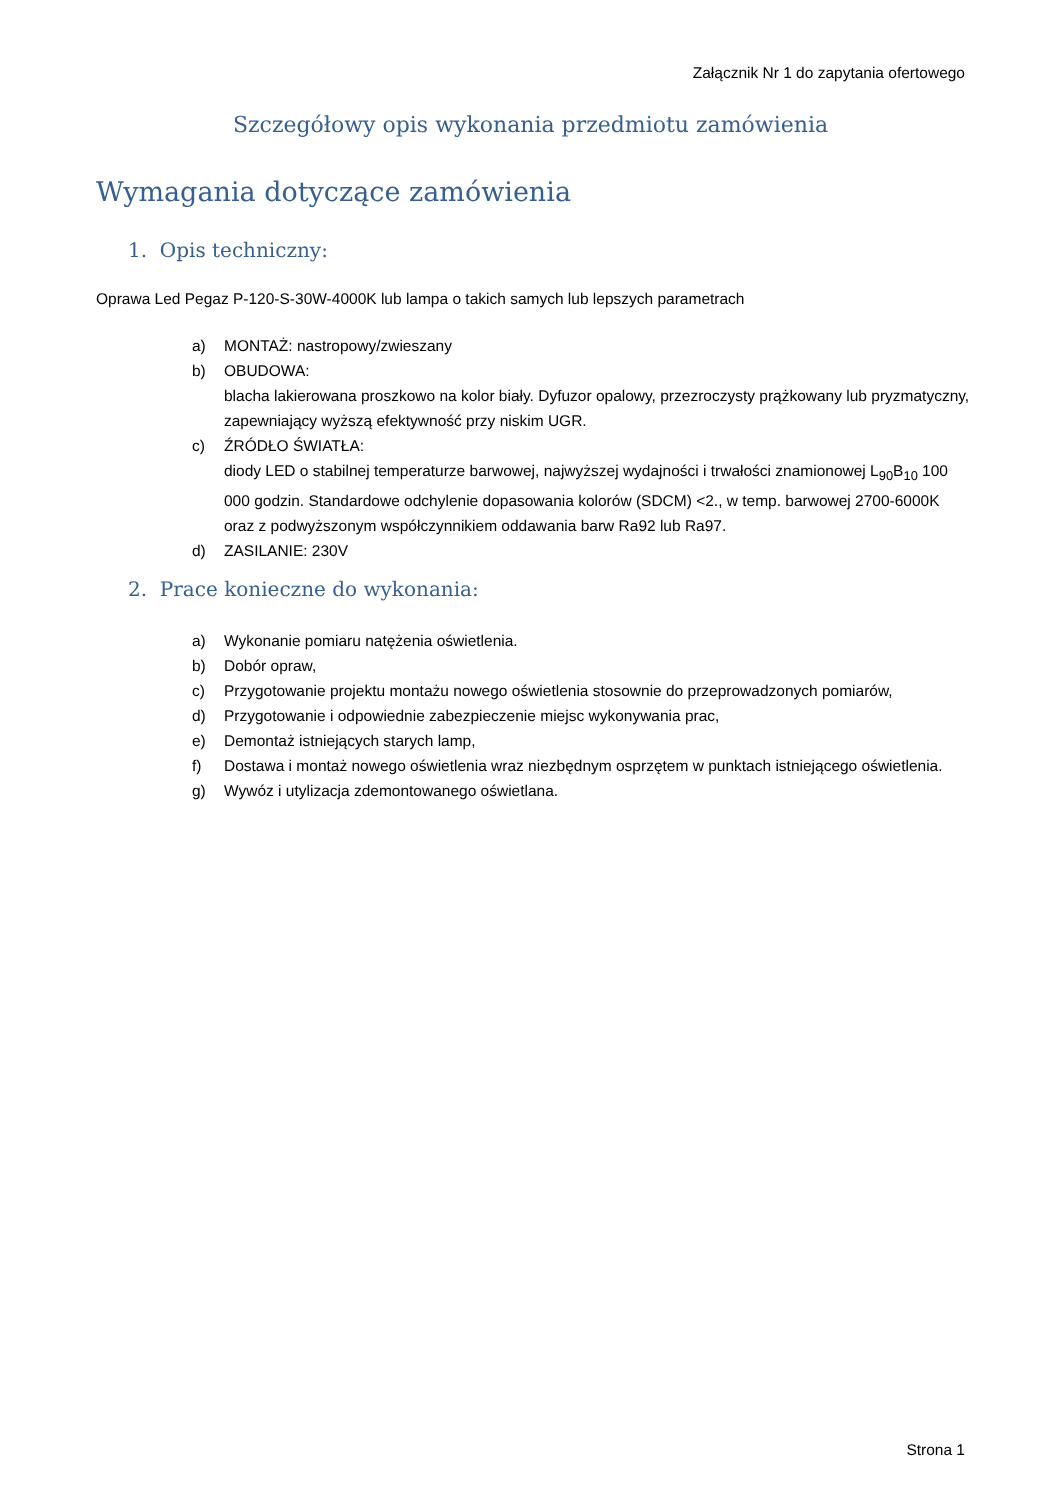Załącznik Nr 1 do zapytania ofertowego
Szczegółowy opis wykonania przedmiotu zamówienia
Wymagania dotyczące zamówienia
1. Opis techniczny:
Oprawa Led Pegaz P-120-S-30W-4000K lub lampa o takich samych lub lepszych parametrach
a) MONTAŻ: nastropowy/zwieszany
b) OBUDOWA:
blacha lakierowana proszkowo na kolor biały. Dyfuzor opalowy, przezroczysty prążkowany lub pryzmatyczny, zapewniający wyższą efektywność przy niskim UGR.
c) ŹRÓDŁO ŚWIATŁA:
diody LED o stabilnej temperaturze barwowej, najwyższej wydajności i trwałości znamionowej L<sub>90</sub>B<sub>10</sub> 100 000 godzin. Standardowe odchylenie dopasowania kolorów (SDCM) <2., w temp. barwowej 2700-6000K oraz z podwyższonym współczynnikiem oddawania barw Ra92 lub Ra97.
d) ZASILANIE: 230V
2. Prace konieczne do wykonania:
a) Wykonanie pomiaru natężenia oświetlenia.
b) Dobór opraw,
c) Przygotowanie projektu montażu nowego oświetlenia stosownie do przeprowadzonych pomiarów,
d) Przygotowanie i odpowiednie zabezpieczenie miejsc wykonywania prac,
e) Demontaż istniejących starych lamp,
f) Dostawa i montaż nowego oświetlenia wraz niezbędnym osprzętem w punktach istniejącego oświetlenia.
g) Wywóz i utylizacja zdemontowanego oświetlana.
Strona 1